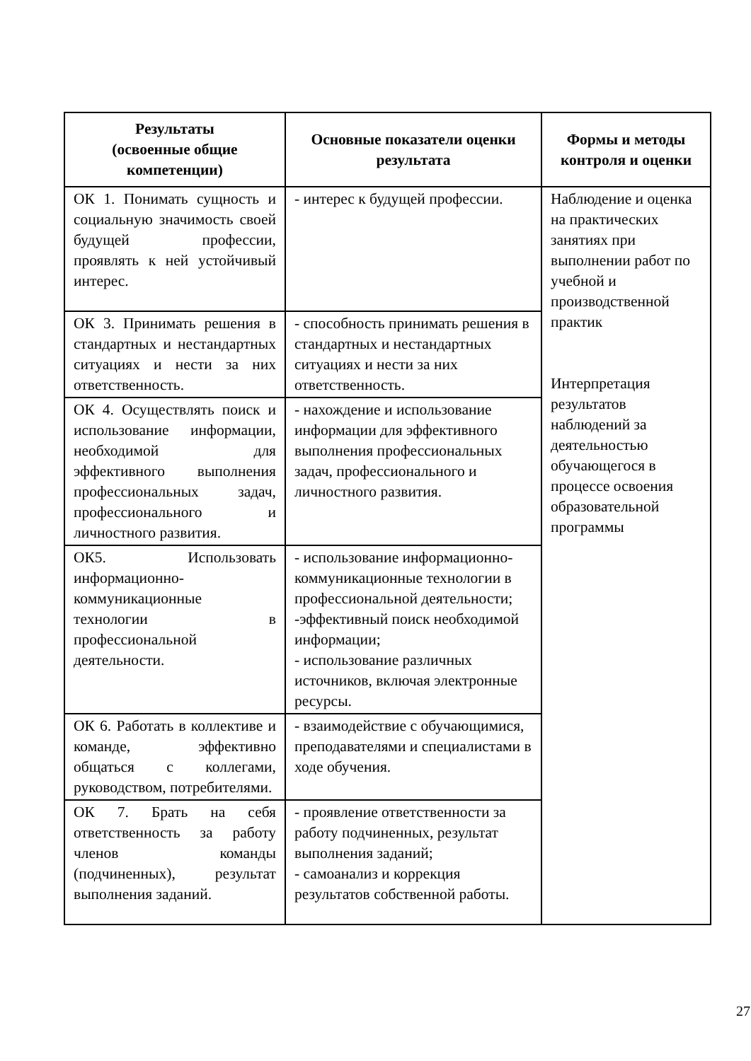| Результаты (освоенные общие компетенции) | Основные показатели оценки результата | Формы и методы контроля и оценки |
| --- | --- | --- |
| ОК 1. Понимать сущность и социальную значимость своей будущей профессии, проявлять к ней устойчивый интерес. | - интерес к будущей профессии. | Наблюдение и оценка на практических занятиях при выполнении работ по учебной и производственной практик Интерпретация результатов наблюдений за деятельностью обучающегося в процессе освоения образовательной программы |
| ОК 3. Принимать решения в стандартных и нестандартных ситуациях и нести за них ответственность. | - способность принимать решения в стандартных и нестандартных ситуациях и нести за них ответственность. | |
| ОК 4. Осуществлять поиск и использование информации, необходимой для эффективного выполнения профессиональных задач, профессионального и личностного развития. | - нахождение и использование информации для эффективного выполнения профессиональных задач, профессионального и личностного развития. | |
| ОК5. Использовать информационно-коммуникационные технологии в профессиональной деятельности. | - использование информационно-коммуникационные технологии в профессиональной деятельности; -эффективный поиск необходимой информации; - использование различных источников, включая электронные ресурсы. | |
| ОК 6. Работать в коллективе и команде, эффективно общаться с коллегами, руководством, потребителями. | - взаимодействие с обучающимися, преподавателями и специалистами в ходе обучения. | |
| ОК 7. Брать на себя ответственность за работу членов команды (подчиненных), результат выполнения заданий. | - проявление ответственности за работу подчиненных, результат выполнения заданий; - самоанализ и коррекция результатов собственной работы. | |
27